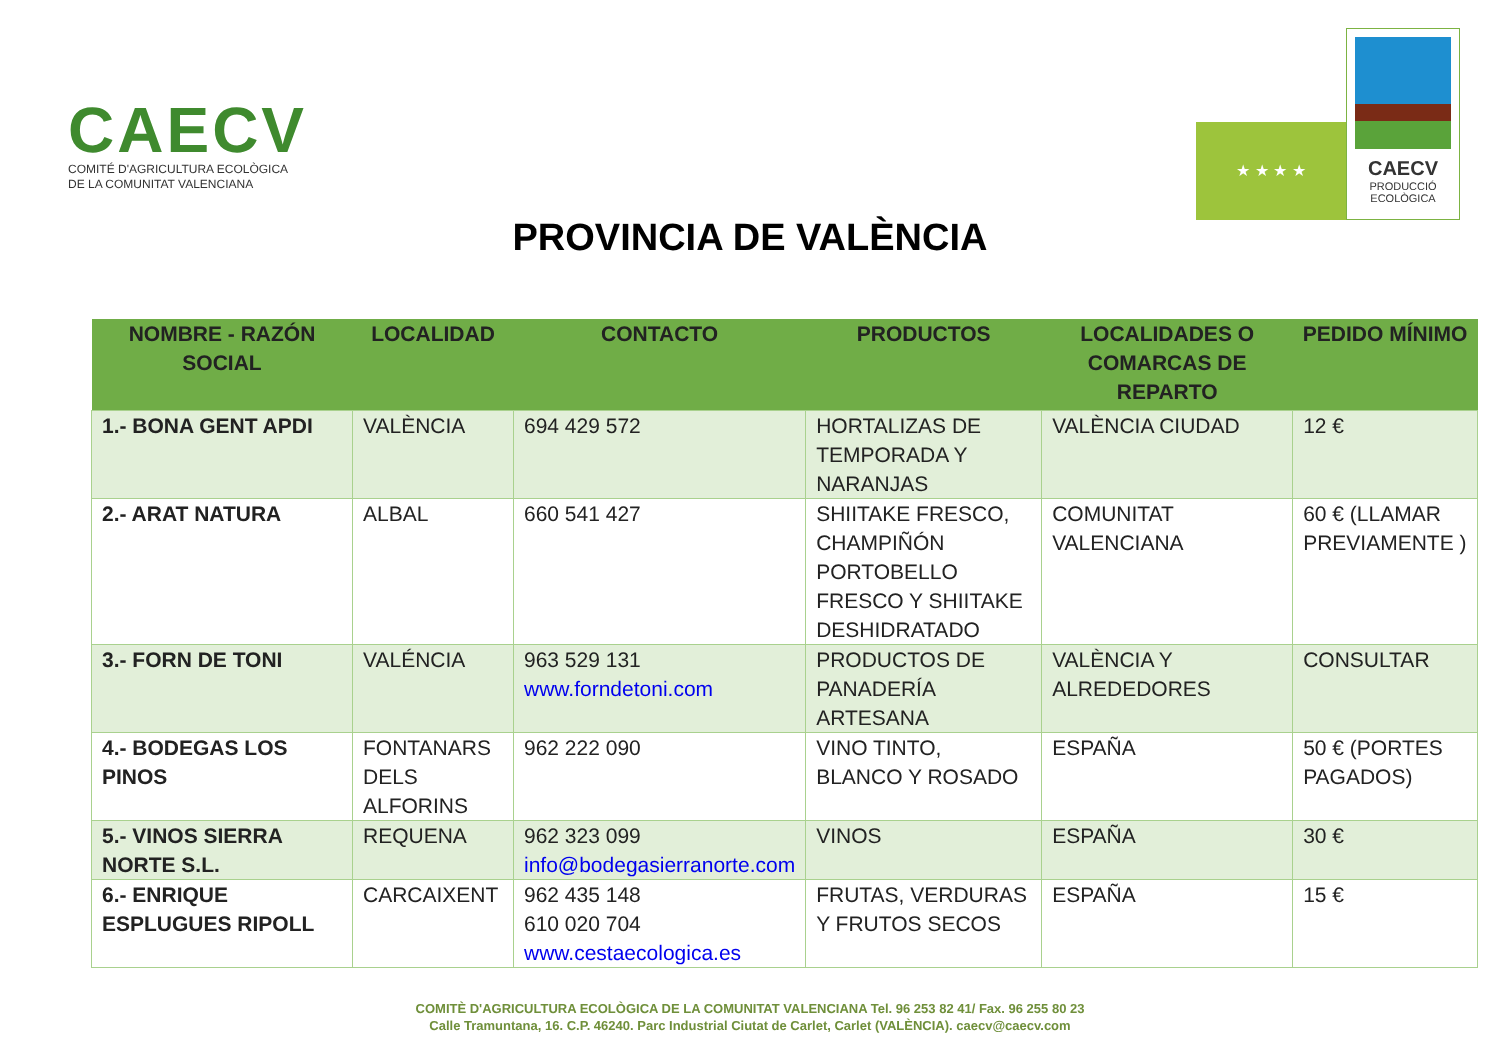CAECV
COMITÉ D'AGRICULTURA ECOLÒGICA
DE LA COMUNITAT VALENCIANA
★ ★ ★ ★
CAECV
PRODUCCIÓ
ECOLÒGICA
PROVINCIA DE VALÈNCIA
| NOMBRE - RAZÓN SOCIAL | LOCALIDAD | CONTACTO | PRODUCTOS | LOCALIDADES O COMARCAS DE REPARTO | PEDIDO MÍNIMO |
| --- | --- | --- | --- | --- | --- |
| 1.- BONA GENT APDI | VALÈNCIA | 694 429 572 | HORTALIZAS DE TEMPORADA Y NARANJAS | VALÈNCIA CIUDAD | 12 € |
| 2.- ARAT NATURA | ALBAL | 660 541 427 | SHIITAKE FRESCO, CHAMPIÑÓN PORTOBELLO FRESCO Y SHIITAKE DESHIDRATADO | COMUNITAT VALENCIANA | 60 € (LLAMAR PREVIAMENTE ) |
| 3.- FORN DE TONI | VALÉNCIA | 963 529 131 www.forndetoni.com | PRODUCTOS DE PANADERÍA ARTESANA | VALÈNCIA Y ALREDEDORES | CONSULTAR |
| 4.- BODEGAS LOS PINOS | FONTANARS DELS ALFORINS | 962 222 090 | VINO TINTO, BLANCO Y ROSADO | ESPAÑA | 50 € (PORTES PAGADOS) |
| 5.- VINOS SIERRA NORTE S.L. | REQUENA | 962 323 099 info@bodegasierranorte.com | VINOS | ESPAÑA | 30 € |
| 6.- ENRIQUE ESPLUGUES RIPOLL | CARCAIXENT | 962 435 148 610 020 704 www.cestaecologica.es | FRUTAS, VERDURAS Y FRUTOS SECOS | ESPAÑA | 15 € |
COMITÈ D'AGRICULTURA ECOLÒGICA DE LA COMUNITAT VALENCIANA Tel. 96 253 82 41/ Fax. 96 255 80 23
Calle Tramuntana, 16. C.P. 46240. Parc Industrial Ciutat de Carlet, Carlet (VALÈNCIA). caecv@caecv.com